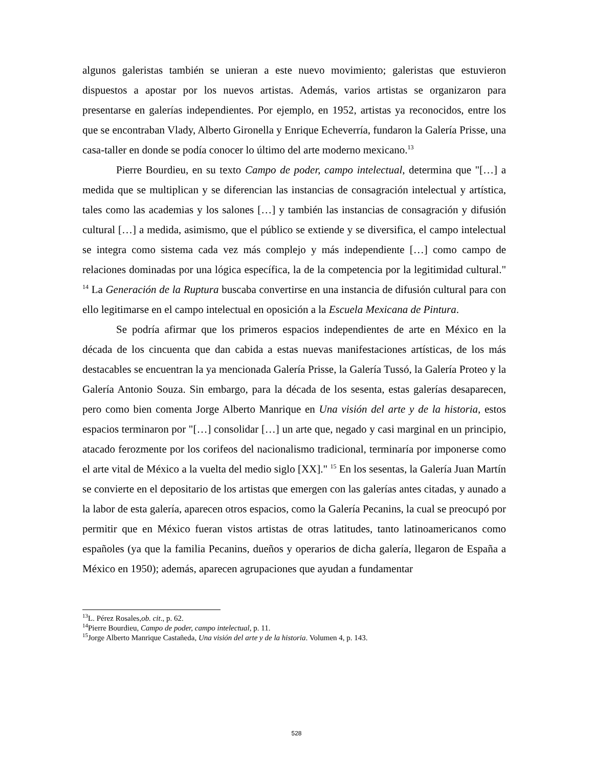algunos galeristas también se unieran a este nuevo movimiento; galeristas que estuvieron dispuestos a apostar por los nuevos artistas. Además, varios artistas se organizaron para presentarse en galerías independientes. Por ejemplo, en 1952, artistas ya reconocidos, entre los que se encontraban Vlady, Alberto Gironella y Enrique Echeverría, fundaron la Galería Prisse, una casa-taller en donde se podía conocer lo último del arte moderno mexicano.<sup>13</sup>
Pierre Bourdieu, en su texto Campo de poder, campo intelectual, determina que "[…] a medida que se multiplican y se diferencian las instancias de consagración intelectual y artística, tales como las academias y los salones […] y también las instancias de consagración y difusión cultural […] a medida, asimismo, que el público se extiende y se diversifica, el campo intelectual se integra como sistema cada vez más complejo y más independiente […] como campo de relaciones dominadas por una lógica específica, la de la competencia por la legitimidad cultural." <sup>14</sup> La Generación de la Ruptura buscaba convertirse en una instancia de difusión cultural para con ello legitimarse en el campo intelectual en oposición a la Escuela Mexicana de Pintura.
Se podría afirmar que los primeros espacios independientes de arte en México en la década de los cincuenta que dan cabida a estas nuevas manifestaciones artísticas, de los más destacables se encuentran la ya mencionada Galería Prisse, la Galería Tussó, la Galería Proteo y la Galería Antonio Souza. Sin embargo, para la década de los sesenta, estas galerías desaparecen, pero como bien comenta Jorge Alberto Manrique en Una visión del arte y de la historia, estos espacios terminaron por "[…] consolidar […] un arte que, negado y casi marginal en un principio, atacado ferozmente por los corifeos del nacionalismo tradicional, terminaría por imponerse como el arte vital de México a la vuelta del medio siglo [XX]." <sup>15</sup> En los sesentas, la Galería Juan Martín se convierte en el depositario de los artistas que emergen con las galerías antes citadas, y aunado a la labor de esta galería, aparecen otros espacios, como la Galería Pecanins, la cual se preocupó por permitir que en México fueran vistos artistas de otras latitudes, tanto latinoamericanos como españoles (ya que la familia Pecanins, dueños y operarios de dicha galería, llegaron de España a México en 1950); además, aparecen agrupaciones que ayudan a fundamentar
<sup>13</sup> L. Pérez Rosales,ob. cit., p. 62.
<sup>14</sup> Pierre Bourdieu, Campo de poder, campo intelectual, p. 11.
<sup>15</sup> Jorge Alberto Manrique Castañeda, Una visión del arte y de la historia. Volumen 4, p. 143.
528